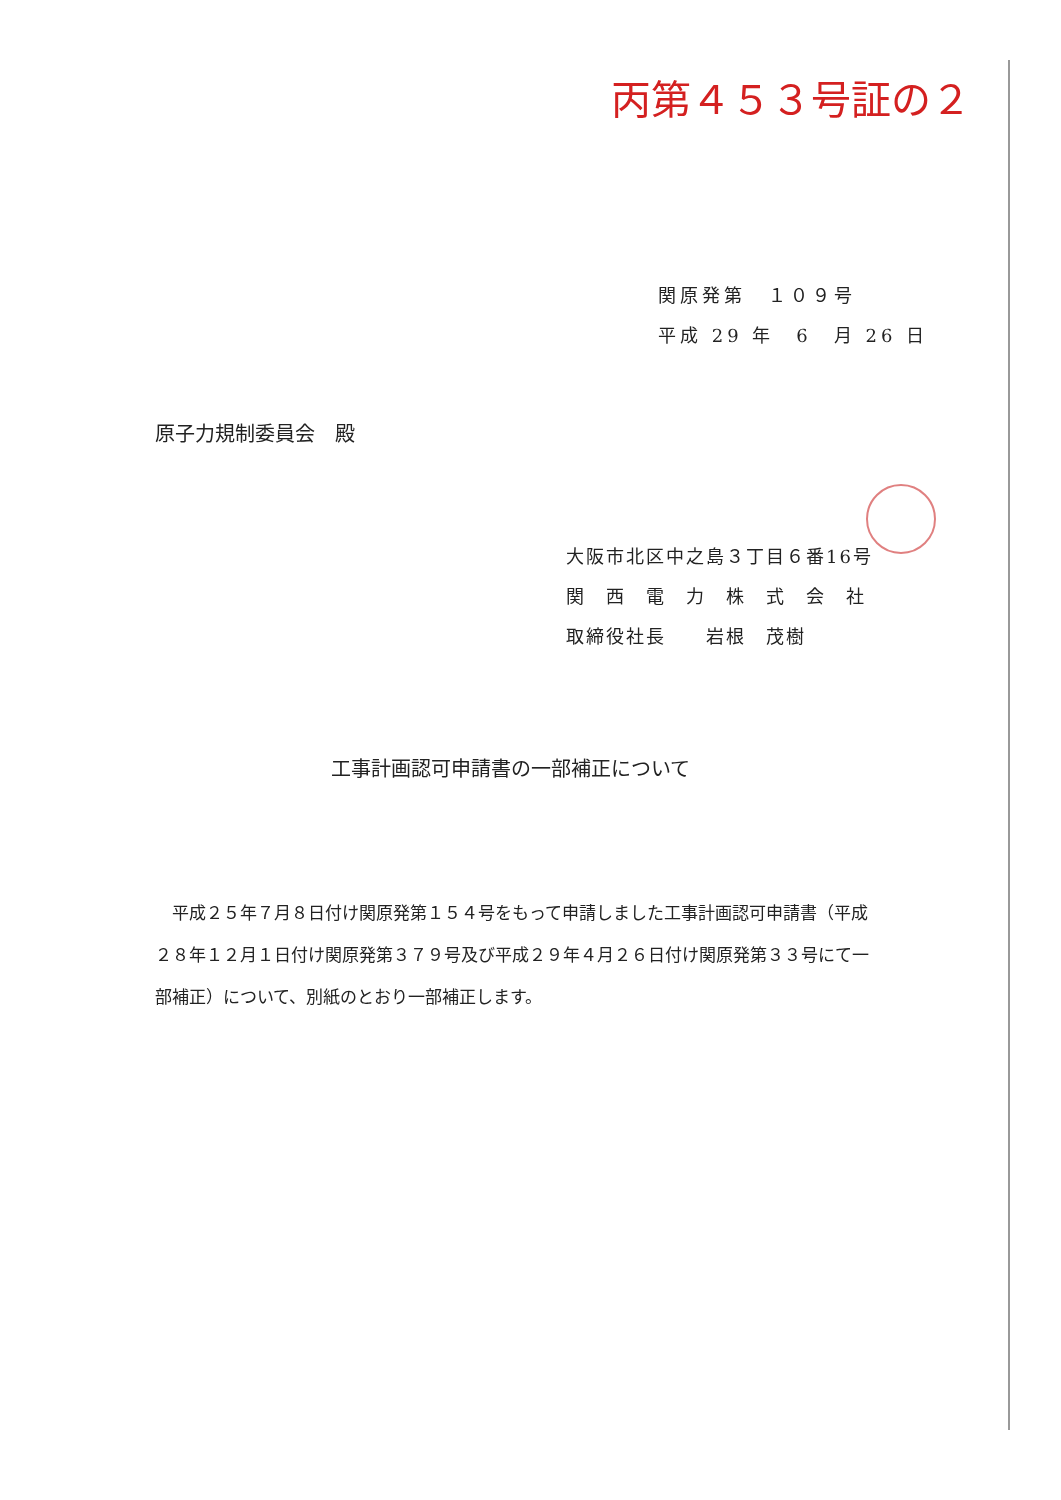丙第４５３号証の２
関原発第　１０９号
平成 29 年　6　月 26 日
原子力規制委員会　殿
大阪市北区中之島３丁目６番16号
関　西　電　力　株　式　会　社
取締役社長　　岩根　茂樹
工事計画認可申請書の一部補正について
平成２５年７月８日付け関原発第１５４号をもって申請しました工事計画認可申請書（平成２８年１２月１日付け関原発第３７９号及び平成２９年４月２６日付け関原発第３３号にて一部補正）について、別紙のとおり一部補正します。